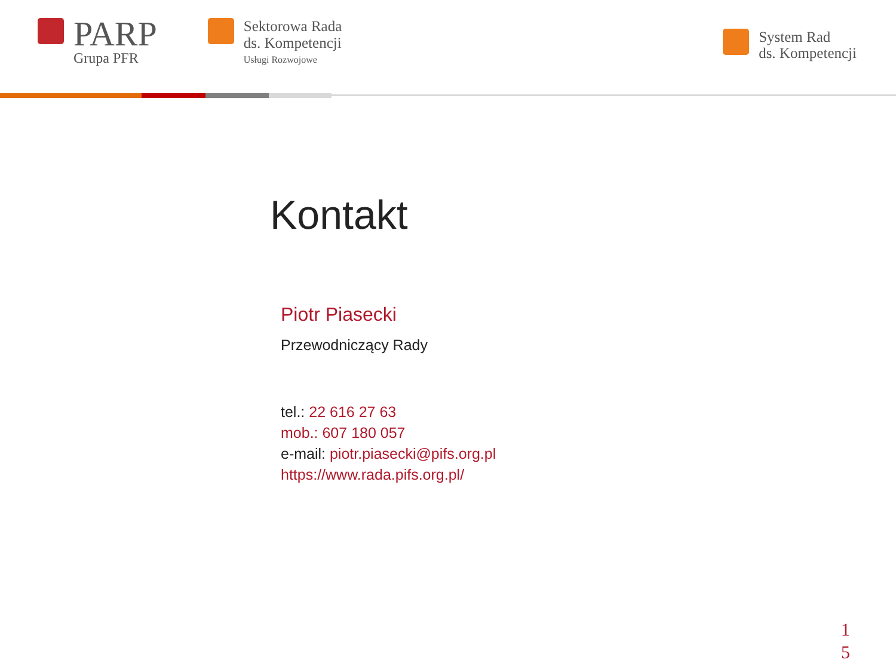PARP
Grupa PFR
Sektorowa Rada
ds. Kompetencji
Usługi Rozwojowe
System Rad
ds. Kompetencji
Kontakt
Piotr Piasecki
Przewodniczący Rady
tel.: 22 616 27 63
mob.: 607 180 057
e-mail: piotr.piasecki@pifs.org.pl
https://www.rada.pifs.org.pl/
1
5